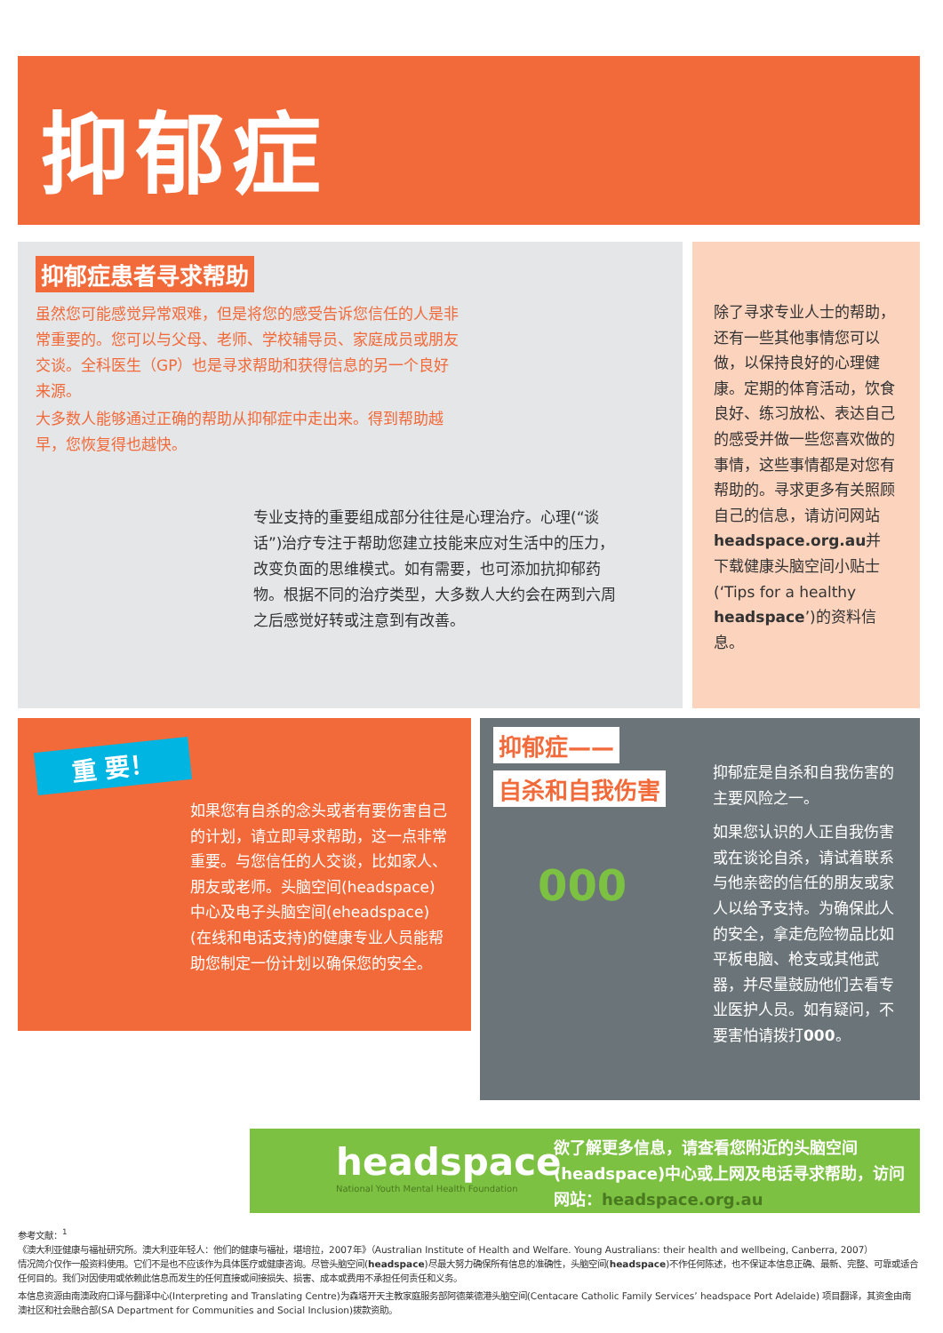抑郁症
抑郁症患者寻求帮助
虽然您可能感觉异常艰难，但是将您的感受告诉您信任的人是非常重要的。您可以与父母、老师、学校辅导员、家庭成员或朋友交谈。全科医生（GP）也是寻求帮助和获得信息的另一个良好来源。
大多数人能够通过正确的帮助从抑郁症中走出来。得到帮助越早，您恢复得也越快。
专业支持的重要组成部分往往是心理治疗。心理(“谈话”)治疗专注于帮助您建立技能来应对生活中的压力，改变负面的思维模式。如有需要，也可添加抗抑郁药物。根据不同的治疗类型，大多数人大约会在两到六周之后感觉好转或注意到有改善。
除了寻求专业人士的帮助，还有一些其他事情您可以做，以保持良好的心理健康。定期的体育活动，饮食良好、练习放松、表达自己的感受并做一些您喜欢做的事情，这些事情都是对您有帮助的。寻求更多有关照顾自己的信息，请访问网站headspace.org.au并下载健康头脑空间小贴士(‘Tips for a healthy headspace’)的资料信息。
重 要！
如果您有自杀的念头或者有要伤害自己的计划，请立即寻求帮助，这一点非常重要。与您信任的人交谈，比如家人、朋友或老师。头脑空间(headspace)中心及电子头脑空间(eheadspace)(在线和电话支持)的健康专业人员能帮助您制定一份计划以确保您的安全。
抑郁症——
自杀和自我伤害
000
抑郁症是自杀和自我伤害的主要风险之一。
如果您认识的人正自我伤害或在谈论自杀，请试着联系与他亲密的信任的朋友或家人以给予支持。为确保此人的安全，拿走危险物品比如平板电脑、枪支或其他武器，并尽量鼓励他们去看专业医护人员。如有疑问，不要害怕请拨打000。
headspace
National Youth Mental Health Foundation
欲了解更多信息，请查看您附近的头脑空间(headspace)中心或上网及电话寻求帮助，访问网站：headspace.org.au
参考文献：<sup>1</sup>《澳大利亚健康与福祉研究所。澳大利亚年轻人：他们的健康与福祉，堪培拉，2007年》（Australian Institute of Health and Welfare. Young Australians: their health and wellbeing, Canberra, 2007）
情况简介仅作一般资料使用。它们不是也不应该作为具体医疗或健康咨询。尽管头脑空间(headspace)尽最大努力确保所有信息的准确性，头脑空间(headspace)不作任何陈述，也不保证本信息正确、最新、完整、可靠或适合任何目的。我们对因使用或依赖此信息而发生的任何直接或间接损失、损害、成本或费用不承担任何责任和义务。
本信息资源由南澳政府口译与翻译中心(Interpreting and Translating Centre)为森塔开天主教家庭服务部阿德莱德港头脑空间(Centacare Catholic Family Services’ headspace Port Adelaide) 项目翻译，其资金由南澳社区和社会融合部(SA Department for Communities and Social Inclusion)拨款资助。